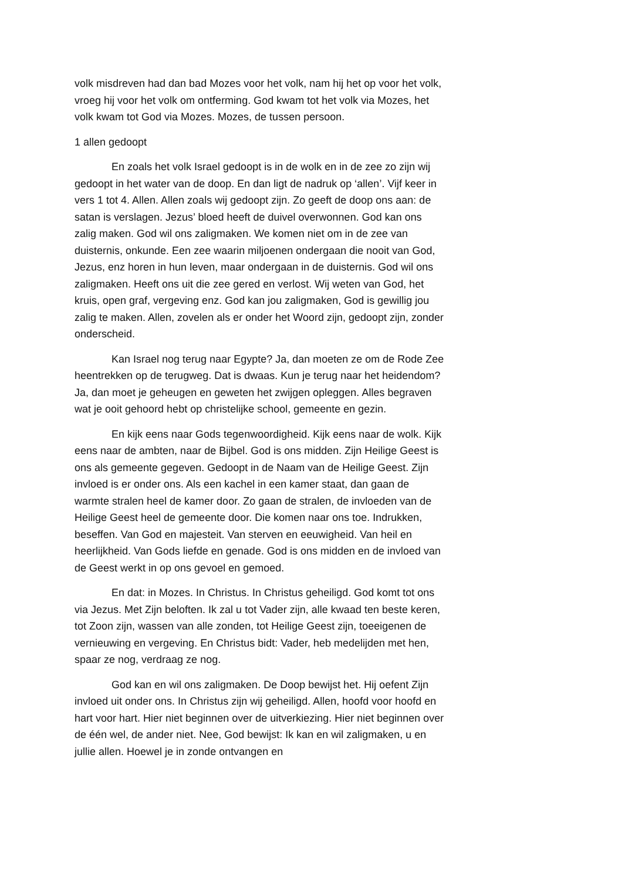volk misdreven had dan bad Mozes voor het volk, nam hij het op voor het volk, vroeg hij voor het volk om ontferming. God kwam tot het volk via Mozes, het volk kwam tot God via Mozes. Mozes, de tussen persoon.
1 allen gedoopt
En zoals het volk Israel gedoopt is in de wolk en in de zee zo zijn wij gedoopt in het water van de doop. En dan ligt de nadruk op ‘allen’. Vijf keer in vers 1 tot 4. Allen. Allen zoals wij gedoopt zijn. Zo geeft de doop ons aan: de satan is verslagen. Jezus’ bloed heeft de duivel overwonnen. God kan ons zalig maken. God wil ons zaligmaken. We komen niet om in de zee van duisternis, onkunde. Een zee waarin miljoenen ondergaan die nooit van God, Jezus, enz horen in hun leven, maar ondergaan in de duisternis. God wil ons zaligmaken. Heeft ons uit die zee gered en verlost. Wij weten van God, het kruis, open graf, vergeving enz. God kan jou zaligmaken, God is gewillig jou zalig te maken. Allen, zovelen als er onder het Woord zijn, gedoopt zijn, zonder onderscheid.
Kan Israel nog terug naar Egypte? Ja, dan moeten ze om de Rode Zee heentrekken op de terugweg. Dat is dwaas. Kun je terug naar het heidendom? Ja, dan moet je geheugen en geweten het zwijgen opleggen. Alles begraven wat je ooit gehoord hebt op christelijke school, gemeente en gezin.
En kijk eens naar Gods tegenwoordigheid. Kijk eens naar de wolk. Kijk eens naar de ambten, naar de Bijbel. God is ons midden. Zijn Heilige Geest is ons als gemeente gegeven. Gedoopt in de Naam van de Heilige Geest. Zijn invloed is er onder ons. Als een kachel in een kamer staat, dan gaan de warmte stralen heel de kamer door. Zo gaan de stralen, de invloeden van de Heilige Geest heel de gemeente door. Die komen naar ons toe. Indrukken, beseffen. Van God en majesteit. Van sterven en eeuwigheid. Van heil en heerlijkheid. Van Gods liefde en genade. God is ons midden en de invloed van de Geest werkt in op ons gevoel en gemoed.
En dat: in Mozes. In Christus. In Christus geheiligd. God komt tot ons via Jezus. Met Zijn beloften. Ik zal u tot Vader zijn, alle kwaad ten beste keren, tot Zoon zijn, wassen van alle zonden, tot Heilige Geest zijn, toeeigenen de vernieuwing en vergeving. En Christus bidt: Vader, heb medelijden met hen, spaar ze nog, verdraag ze nog.
God kan en wil ons zaligmaken. De Doop bewijst het. Hij oefent Zijn invloed uit onder ons. In Christus zijn wij geheiligd. Allen, hoofd voor hoofd en hart voor hart. Hier niet beginnen over de uitverkiezing. Hier niet beginnen over de één wel, de ander niet. Nee, God bewijst: Ik kan en wil zaligmaken, u en jullie allen. Hoewel je in zonde ontvangen en